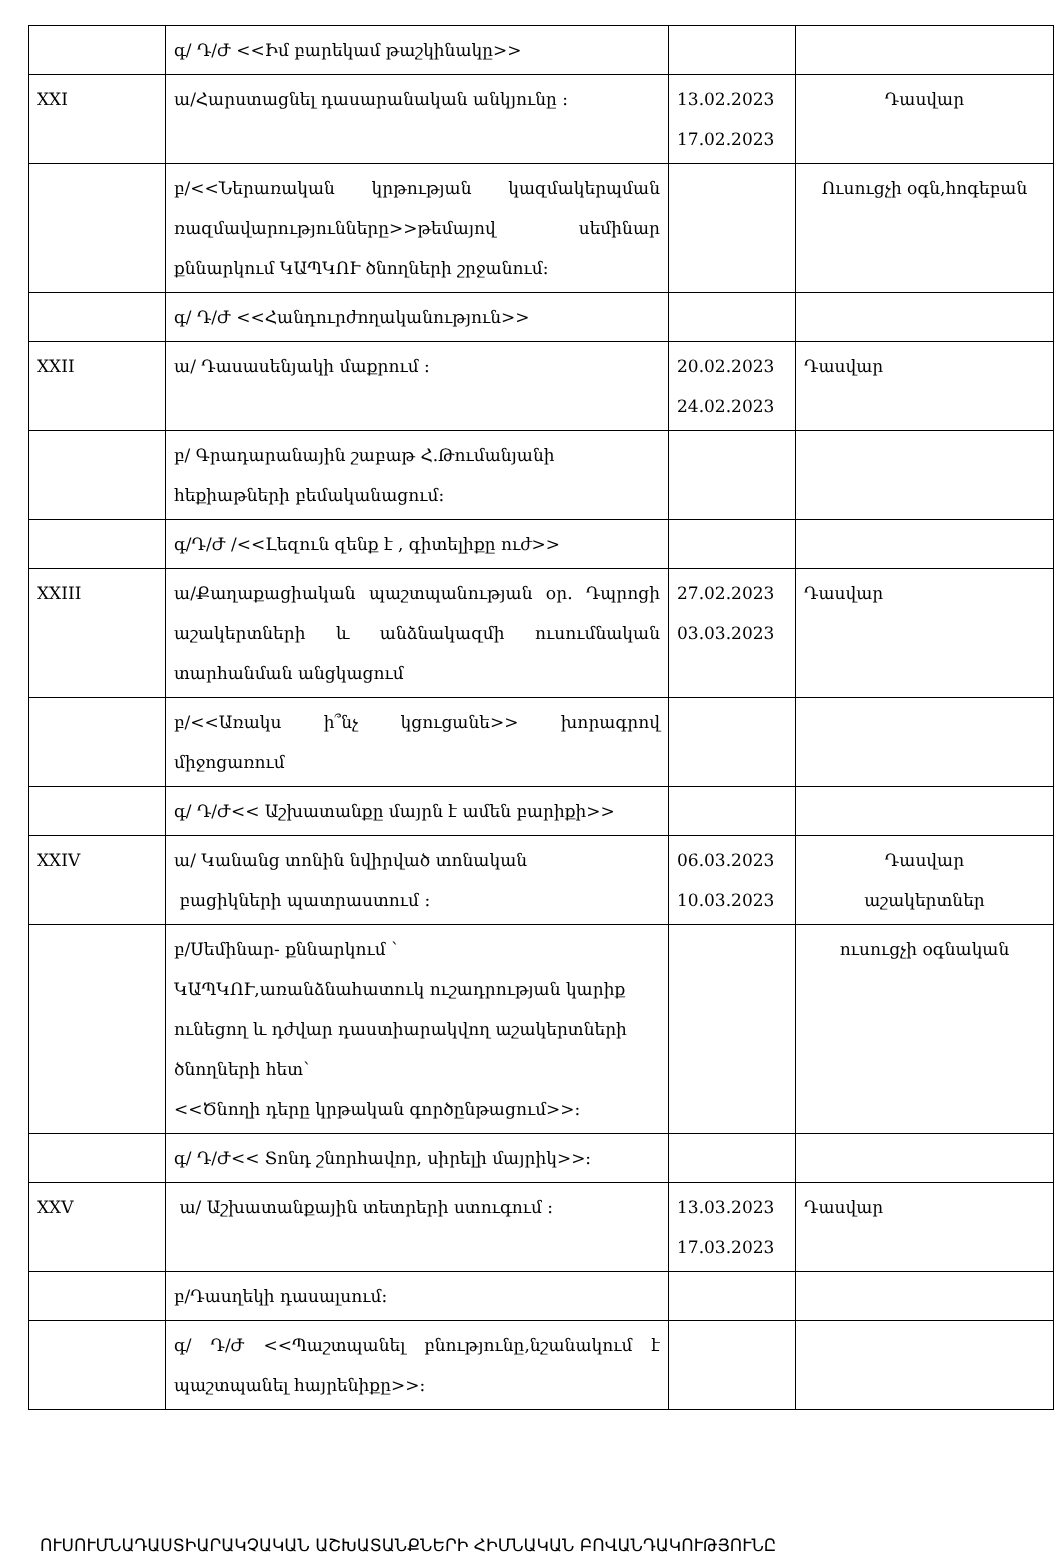| | գ/ Դ/Ժ <<Իմ բարեկամ թաշկինակը>> | | |
| XXI | ա/Հարստացնել դասարանական անկյունը : | 13.02.2023 17.02.2023 | Դասվար |
| | բ/<<Ներառական կրթության կազմակերպման ռազմավարությունները>>թեմայով սեմինար քննարկում ԿԱՊԿՈՒ ծնողների շրջանում: | | Ուսուցչի օգն,հոգեբան |
| | գ/ Դ/Ժ <<Հանդուրժողականություն>> | | |
| XXII | ա/ Դասասենյակի մաքրում : | 20.02.2023 24.02.2023 | Դասվար |
| | բ/ Գրադարանային շաբաթ Հ.Թումանյանի հեքիաթների բեմականացում: | | |
| | գ/Դ/Ժ /<<Լեզուն զենք է , գիտելիքը ուժ>> | | |
| XXIII | ա/Քաղաքացիական պաշտպանության օր. Դպրոցի աշակերտների և անձնակազմի ուսումնական տարհանման անցկացում | 27.02.2023 03.03.2023 | Դասվար |
| | բ/<<Առակս ի՞նչ կցուցանե>> խորագրով միջոցառում | | |
| | գ/ Դ/Ժ<< Աշխատանքը մայրն է ամեն բարիքի>> | | |
| XXIV | ա/ Կանանց տոնին նվիրված տոնական բացիկների պատրաստում : | 06.03.2023 10.03.2023 | Դասվար աշակերտներ |
| | բ/Սեմինար- քննարկում ` ԿԱՊԿՈՒ,առանձնահատուկ ուշադրության կարիք ունեցող և դժվար դաստիարակվող աշակերտների ծնողների հետ` <<Ծնողի դերը կրթական գործընթացում>>: | | ուսուցչի օգնական |
| | գ/ Դ/Ժ<< Տոնդ շնորհավոր, սիրելի մայրիկ>>: | | |
| XXV | ա/ Աշխատանքային տետրերի ստուգում : | 13.03.2023 17.03.2023 | Դասվար |
| | բ/Դասղեկի դասալսում: | | |
| | գ/ Դ/Ժ <<Պաշտպանել բնությունը,նշանակում է պաշտպանել հայրենիքը>>: | | |
ՈՒՍՈՒՄՆԱԴԱՍՏԻԱՐԱԿՉԱԿԱՆ ԱՇԽԱՏԱՆՔՆԵՐԻ ՀԻՄՆԱԿԱՆ ԲՈՎԱՆԴԱԿՈՒԹՅՈՒՆԸ